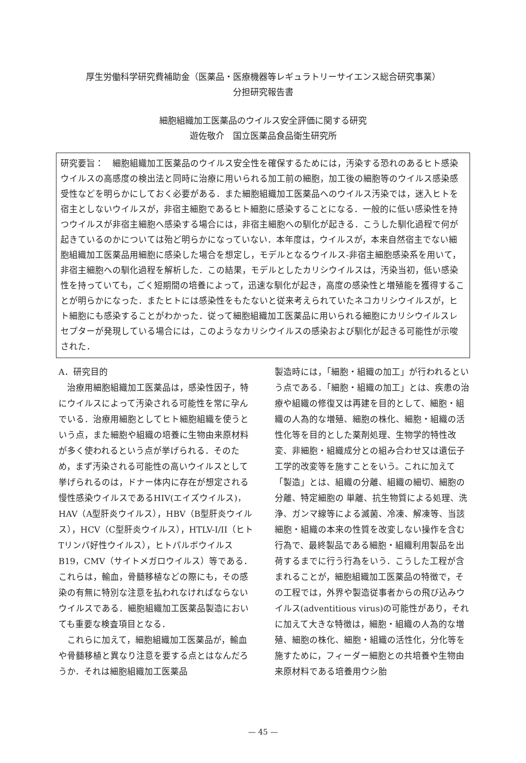厚生労働科学研究費補助金（医薬品・医療機器等レギュラトリーサイエンス総合研究事業）
分担研究報告書
細胞組織加工医薬品のウイルス安全評価に関する研究
遊佐敬介　国立医薬品食品衛生研究所
研究要旨：　細胞組織加工医薬品のウイルス安全性を確保するためには，汚染する恐れのあるヒト感染ウイルスの高感度の検出法と同時に治療に用いられる加工前の細胞，加工後の細胞等のウイルス感染感受性などを明らかにしておく必要がある．また細胞組織加工医薬品へのウイルス汚染では，迷入ヒトを宿主としないウイルスが，非宿主細胞であるヒト細胞に感染することになる．一般的に低い感染性を持つウイルスが非宿主細胞へ感染する場合には，非宿主細胞への馴化が起きる．こうした馴化過程で何が起きているのかについては殆ど明らかになっていない．本年度は，ウイルスが，本来自然宿主でない細胞組織加工医薬品用細胞に感染した場合を想定し，モデルとなるウイルス-非宿主細胞感染系を用いて，非宿主細胞への馴化過程を解析した．この結果，モデルとしたカリシウイルスは，汚染当初，低い感染性を持っていても，ごく短期間の培養によって，迅速な馴化が起き，高度の感染性と増殖能を獲得することが明らかになった．またヒトには感染性をもたないと従来考えられていたネコカリシウイルスが，ヒト細胞にも感染することがわかった．従って細胞組織加工医薬品に用いられる細胞にカリシウイルスレセプターが発現している場合には，このようなカリシウイルスの感染および馴化が起きる可能性が示唆された．
A．研究目的
　治療用細胞組織加工医薬品は，感染性因子，特にウイルスによって汚染される可能性を常に孕んでいる．治療用細胞としてヒト細胞組織を使うという点，また細胞や組織の培養に生物由来原材料が多く使われるという点が挙げられる．そのため，まず汚染される可能性の高いウイルスとして挙げられるのは，ドナー体内に存在が想定される慢性感染ウイルスであるHIV(エイズウイルス)，HAV（A型肝炎ウイルス），HBV（B型肝炎ウイルス），HCV（C型肝炎ウイルス），HTLV-I/II（ヒトTリンパ好性ウイルス），ヒトパルボウイルスB19，CMV（サイトメガロウイルス）等である．これらは，輸血，骨髄移植などの際にも，その感染の有無に特別な注意を払われなければならないウイルスである．細胞組織加工医薬品製造においても重要な検査項目となる．
　これらに加えて，細胞組織加工医薬品が，輸血や骨髄移植と異なり注意を要する点とはなんだろうか．それは細胞組織加工医薬品
製造時には，「細胞・組織の加工」が行われるという点である．「細胞・組織の加工」とは、疾患の治療や組織の修復又は再建を目的として、細胞・組織の人為的な増殖、細胞の株化、細胞・組織の活性化等を目的とした薬剤処理、生物学的特性改変、非細胞・組織成分との組み合わせ又は遺伝子工学的改変等を施すことをいう。これに加えて「製造」とは、組織の分離、組織の細切、細胞の分離、特定細胞の 単離、抗生物質による処理、洗浄、ガンマ線等による滅菌、冷凍、解凍等、当該細胞・組織の本来の性質を改変しない操作を含む行為で、最終製品である細胞・組織利用製品を出荷するまでに行う行為をいう．こうした工程が含まれることが，細胞組織加工医薬品の特徴で，その工程では，外界や製造従事者からの飛び込みウイルス(adventitious virus)の可能性があり，それに加えて大きな特徴は，細胞・組織の人為的な増殖、細胞の株化、細胞・組織の活性化，分化等を施すために，フィーダー細胞との共培養や生物由来原材料である培養用ウシ胎
— 45 —